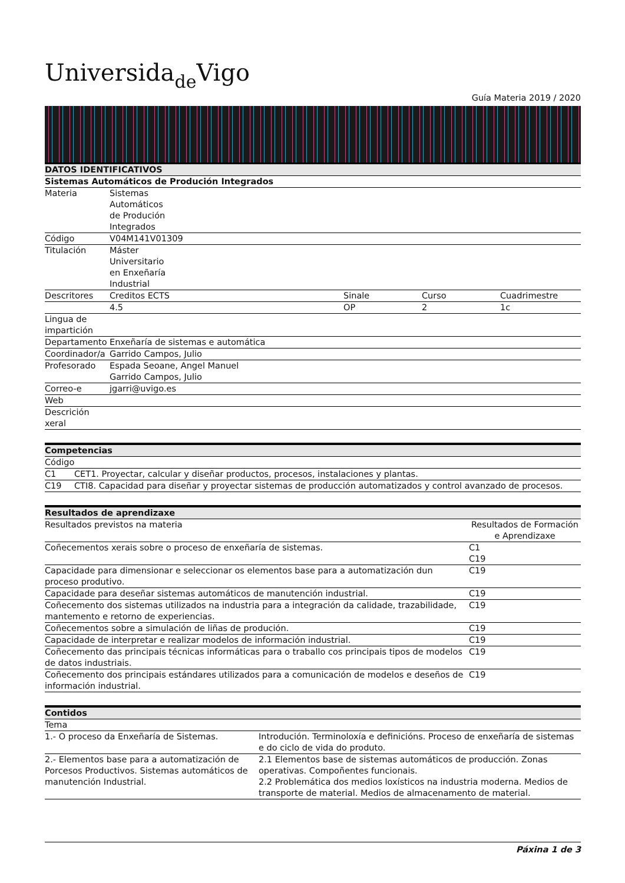Universidade Vigo
Guía Materia 2019 / 2020
| DATOS IDENTIFICATIVOS | | | | |
| --- | --- | --- | --- | --- |
| Sistemas Automáticos de Produción Integrados | | | | |
| Materia | Sistemas Automáticos de Produción Integrados | | | |
| Código | V04M141V01309 | | | |
| Titulación | Máster Universitario en Enxeñaría Industrial | | | |
| Descritores | Creditos ECTS | Sinale | Curso | Cuadrimestre |
| | 4.5 | OP | 2 | 1c |
| Lingua de impartición | | | | |
| Departamento | Enxeñaría de sistemas e automática | | | |
| Coordinador/a | Garrido Campos, Julio | | | |
| Profesorado | Espada Seoane, Angel Manuel Garrido Campos, Julio | | | |
| Correo-e | jgarri@uvigo.es | | | |
| Web | | | | |
| Descrición xeral | | | | |
| Competencias | |
| --- | --- |
| Código | |
| C1 | CET1. Proyectar, calcular y diseñar productos, procesos, instalaciones y plantas. |
| C19 | CTI8. Capacidad para diseñar y proyectar sistemas de producción automatizados y control avanzado de procesos. |
| Resultados de aprendizaxe | |
| --- | --- |
| Resultados previstos na materia | Resultados de Formación e Aprendizaxe |
| Coñecementos xerais sobre o proceso de enxeñaría de sistemas. | C1 C19 |
| Capacidade para dimensionar e seleccionar os elementos base para a automatización dun proceso produtivo. | C19 |
| Capacidade para deseñar sistemas automáticos de manutención industrial. | C19 |
| Coñecemento dos sistemas utilizados na industria para a integración da calidade, trazabilidade, mantemento e retorno de experiencias. | C19 |
| Coñecementos sobre a simulación de liñas de produción. | C19 |
| Capacidade de interpretar e realizar modelos de información industrial. | C19 |
| Coñecemento das principais técnicas informáticas para o traballo cos principais tipos de modelos de datos industriais. | C19 |
| Coñecemento dos principais estándares utilizados para a comunicación de modelos e deseños de información industrial. | C19 |
| Contidos | |
| --- | --- |
| Tema | |
| 1.- O proceso da Enxeñaría de Sistemas. | Introdución. Terminoloxía e definicións. Proceso de enxeñaría de sistemas e do ciclo de vida do produto. |
| 2.- Elementos base para a automatización de Porcesos Productivos. Sistemas automáticos de manutención Industrial. | 2.1 Elementos base de sistemas automáticos de producción. Zonas operativas. Compoñentes funcionais. 2.2 Problemática dos medios loxísticos na industria moderna. Medios de transporte de material. Medios de almacenamento de material. |
Páxina 1 de 3